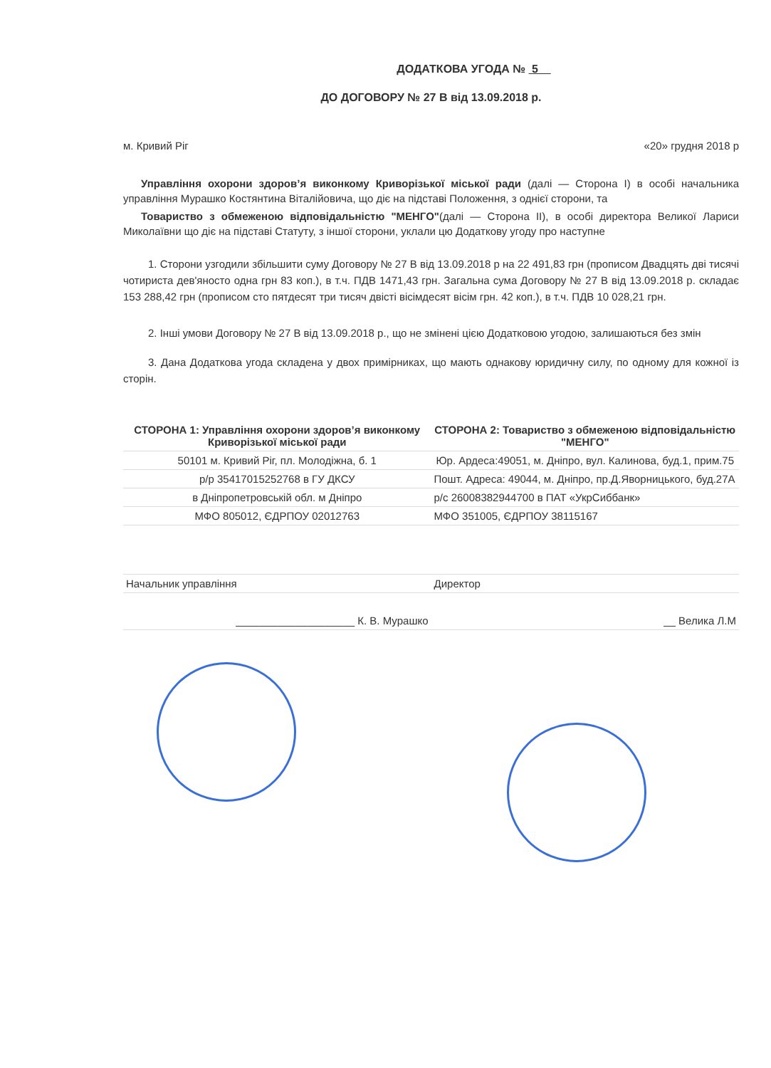ДОДАТКОВА УГОДА № 5
ДО ДОГОВОРУ № 27 В від 13.09.2018 р.
м. Кривий Ріг «20» грудня 2018 р
Управління охорони здоров’я виконкому Криворізької міської ради (далі — Сторона І) в особі начальника управління Мурашко Костянтина Віталійовича, що діє на підставі Положення, з однієї сторони, та
Товариство з обмеженою відповідальністю "МЕНГО"(далі — Сторона ІІ), в особі директора Великої Лариси Миколаївни що діє на підставі Статуту, з іншої сторони, уклали цю Додаткову угоду про наступне
1. Сторони узгодили збільшити суму Договору № 27 В від 13.09.2018 р на 22 491,83 грн (прописом Двадцять дві тисячі чотириста дев'яносто одна грн 83 коп.), в т.ч. ПДВ 1471,43 грн. Загальна сума Договору № 27 В від 13.09.2018 р. складає 153 288,42 грн (прописом сто пятдесят три тисяч двісті вісімдесят вісім грн. 42 коп.), в т.ч. ПДВ 10 028,21 грн.
2. Інші умови Договору № 27 В від 13.09.2018 р., що не змінені цією Додатковою угодою, залишаються без змін
3. Дана Додаткова угода складена у двох примірниках, що мають однакову юридичну силу, по одному для кожної із сторін.
| СТОРОНА 1: Управління охорони здоров’я виконкому Криворізької міської ради | СТОРОНА 2: Товариство з обмеженою відповідальністю "МЕНГО" |
| --- | --- |
| 50101 м. Кривий Ріг, пл. Молодіжна, б. 1 | Юр. Ардеса:49051, м. Дніпро, вул. Калинова, буд.1, прим.75 |
| р/р 35417015252768 в ГУ ДКСУ | Пошт. Адреса: 49044, м. Дніпро, пр.Д.Яворницького, буд.27А |
| в Дніпропетровській обл. м Дніпро | р/с 26008382944700 в ПАТ «УкрСиббанк» |
| МФО 805012, ЄДРПОУ 02012763 | МФО 351005, ЄДРПОУ 38115167 |
| Начальник управління | Директор |
| ____________________ К. В. Мурашко | __ Велика Л.М |